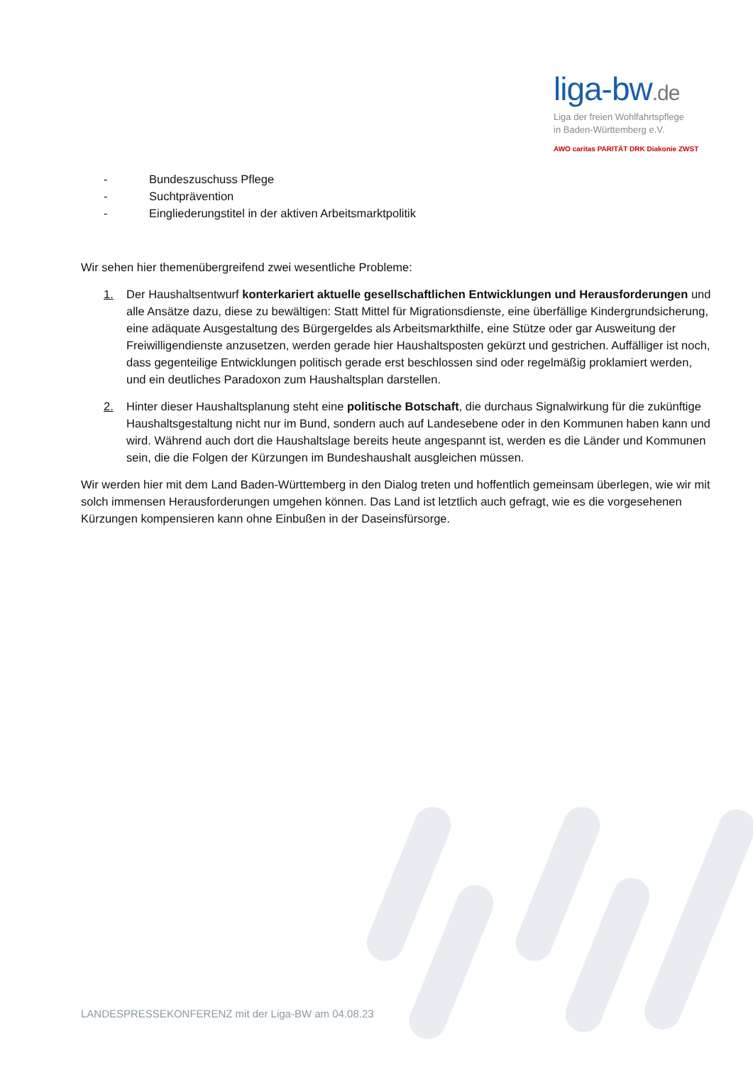liga-bw.de
Liga der freien Wohlfahrtspflege
in Baden-Württemberg e.V.
AWO caritas PARITÄT DRK Diakonie ZWST
- Bundeszuschuss Pflege
- Suchtprävention
- Eingliederungstitel in der aktiven Arbeitsmarktpolitik
Wir sehen hier themenübergreifend zwei wesentliche Probleme:
1. Der Haushaltsentwurf konterkariert aktuelle gesellschaftlichen Entwicklungen und Herausforderungen und alle Ansätze dazu, diese zu bewältigen: Statt Mittel für Migrationsdienste, eine überfällige Kindergrundsicherung, eine adäquate Ausgestaltung des Bürgergeldes als Arbeitsmarkthilfe, eine Stütze oder gar Ausweitung der Freiwilligendienste anzusetzen, werden gerade hier Haushaltsposten gekürzt und gestrichen. Auffälliger ist noch, dass gegenteilige Entwicklungen politisch gerade erst beschlossen sind oder regelmäßig proklamiert werden, und ein deutliches Paradoxon zum Haushaltsplan darstellen.
2. Hinter dieser Haushaltsplanung steht eine politische Botschaft, die durchaus Signalwirkung für die zukünftige Haushaltsgestaltung nicht nur im Bund, sondern auch auf Landesebene oder in den Kommunen haben kann und wird. Während auch dort die Haushaltslage bereits heute angespannt ist, werden es die Länder und Kommunen sein, die die Folgen der Kürzungen im Bundeshaushalt ausgleichen müssen.
Wir werden hier mit dem Land Baden-Württemberg in den Dialog treten und hoffentlich gemeinsam überlegen, wie wir mit solch immensen Herausforderungen umgehen können. Das Land ist letztlich auch gefragt, wie es die vorgesehenen Kürzungen kompensieren kann ohne Einbußen in der Daseinsfürsorge.
LANDESPRESSEKONFERENZ mit der Liga-BW am 04.08.23